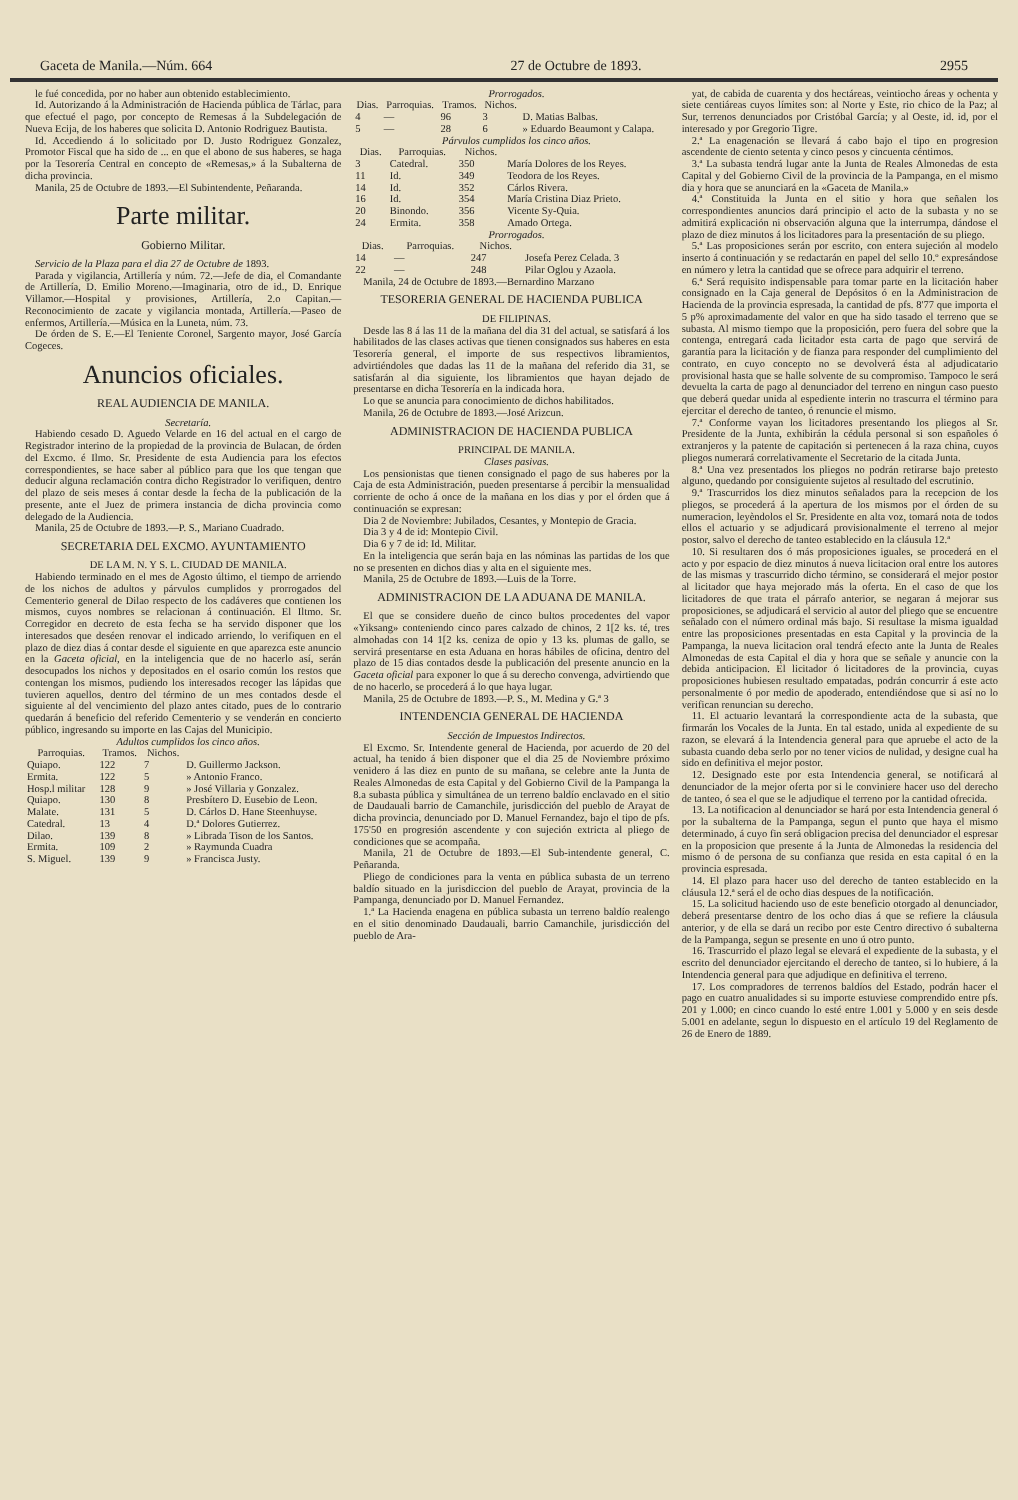Gaceta de Manila.—Núm. 664 27 de Octubre de 1893. 2955
le fué concedida, por no haber aun obtenido establecimiento.
Id. Autorizando á la Administración de Hacienda pública de Tárlac, para que efectué el pago, por concepto de Remesas á la Subdelegación de Nueva Ecija, de los haberes que solicita D. Antonio Rodriguez Bautista.
Id. Accediendo á lo solicitado por D. Justo Rodriguez Gonzalez, Promotor Fiscal que ha sido de ... en que el abono de sus haberes, se haga por la Tesorería Central en concepto de «Remesas,» á la Subalterna de dicha provincia.
Manila, 25 de Octubre de 1893.—El Subintendente, Peñaranda.
Parte militar.
Gobierno Militar.
Servicio de la Plaza para el dia 27 de Octubre de 1893.
Parada y vigilancia, Artillería y núm. 72.—Jefe de dia, el Comandante de Artillería, D. Emilio Moreno.—Imaginaria, otro de id., D. Enrique Villamor.—Hospital y provisiones, Artillería, 2.o Capitan.—Reconocimiento de zacate y vigilancia montada, Artillería.—Paseo de enfermos, Artillería.—Música en la Luneta, núm. 73.
De órden de S. E.—El Teniente Coronel, Sargento mayor, José García Cogeces.
Anuncios oficiales.
REAL AUDIENCIA DE MANILA.
Secretaría.
Habiendo cesado D. Aguedo Velarde en 16 del actual en el cargo de Registrador interino de la propiedad de la provincia de Bulacan, de órden del Excmo. é Ilmo. Sr. Presidente de esta Audiencia para los efectos correspondientes, se hace saber al público para que los que tengan que deducir alguna reclamación contra dicho Registrador lo verifiquen, dentro del plazo de seis meses á contar desde la fecha de la publicación de la presente, ante el Juez de primera instancia de dicha provincia como delegado de la Audiencia.
Manila, 25 de Octubre de 1893.—P. S., Mariano Cuadrado.
SECRETARIA DEL EXCMO. AYUNTAMIENTO
DE LA M. N. Y S. L. CIUDAD DE MANILA.
Habiendo terminado en el mes de Agosto último, el tiempo de arriendo de los nichos de adultos y párvulos cumplidos y prorrogados del Cementerio general de Dilao respecto de los cadáveres que contienen los mismos, cuyos nombres se relacionan á continuación. El Iltmo. Sr. Corregidor en decreto de esta fecha se ha servido disponer que los interesados que deséen renovar el indicado arriendo, lo verifiquen en el plazo de diez dias á contar desde el siguiente en que aparezca este anuncio en la Gaceta oficial, en la inteligencia que de no hacerlo así, serán desocupados los nichos y depositados en el osario común los restos que contengan los mismos, pudiendo los interesados recoger las lápidas que tuvieren aquellos, dentro del término de un mes contados desde el siguiente al del vencimiento del plazo antes citado, pues de lo contrario quedarán á beneficio del referido Cementerio y se venderán en concierto público, ingresando su importe en las Cajas del Municipio.
Adultos cumplidos los cinco años.
| Parroquias. | Tramos. | Nichos. | |
| --- | --- | --- | --- |
| Quiapo. | 122 | 7 | D. Guillermo Jackson. |
| Ermita. | 122 | 5 | » Antonio Franco. |
| Hosp.l militar | 128 | 9 | » José Villaria y Gonzalez. |
| Quiapo. | 130 | 8 | Presbítero D. Eusebio de Leon. |
| Malate. | 131 | 5 | D. Cárlos D. Hane Steenhuyse. |
| Catedral. | 13 | 4 | D.ª Dolores Gutierrez. |
| Dilao. | 139 | 8 | » Librada Tison de los Santos. |
| Ermita. | 109 | 2 | » Raymunda Cuadra |
| S. Miguel. | 139 | 9 | » Francisca Justy. |
Prorrogados.
| Dias. | Parroquias. | Tramos. | Nichos. | |
| --- | --- | --- | --- | --- |
| 4 | — | 96 | 3 | D. Matias Balbas. |
| 5 | — | 28 | 6 | » Eduardo Beaumont y Calapa. |
Párvulos cumplidos los cinco años.
| Dias. | Parroquias. | Nichos. | |
| --- | --- | --- | --- |
| 3 | Catedral. | 350 | María Dolores de los Reyes. |
| 11 | Id. | 349 | Teodora de los Reyes. |
| 14 | Id. | 352 | Cárlos Rivera. |
| 16 | Id. | 354 | María Cristina Diaz Prieto. |
| 20 | Binondo. | 356 | Vicente Sy-Quia. |
| 24 | Ermita. | 358 | Amado Ortega. |
Prorrogados.
| Dias. | Parroquias. | Nichos. | |
| --- | --- | --- | --- |
| 14 | — | 247 | Josefa Perez Celada. 3 |
| 22 | — | 248 | Pilar Oglou y Azaola. |
Manila, 24 de Octubre de 1893.—Bernardino Marzano
TESORERIA GENERAL DE HACIENDA PUBLICA
DE FILIPINAS.
Desde las 8 á las 11 de la mañana del dia 31 del actual, se satisfará á los habilitados de las clases activas que tienen consignados sus haberes en esta Tesorería general, el importe de sus respectivos libramientos, advirtiéndoles que dadas las 11 de la mañana del referido dia 31, se satisfarán al dia siguiente, los libramientos que hayan dejado de presentarse en dicha Tesorería en la indicada hora.
Lo que se anuncia para conocimiento de dichos habilitados.
Manila, 26 de Octubre de 1893.—José Arizcun.
ADMINISTRACION DE HACIENDA PUBLICA
PRINCIPAL DE MANILA.
Clases pasivas.
Los pensionistas que tienen consignado el pago de sus haberes por la Caja de esta Administración, pueden presentarse á percibir la mensualidad corriente de ocho á once de la mañana en los dias y por el órden que á continuación se expresan:
Dia 2 de Noviembre: Jubilados, Cesantes, y Montepio de Gracia.
Dia 3 y 4 de id: Montepio Civil.
Dia 6 y 7 de id: Id. Militar.
En la inteligencia que serán baja en las nóminas las partidas de los que no se presenten en dichos dias y alta en el siguiente mes.
Manila, 25 de Octubre de 1893.—Luis de la Torre.
ADMINISTRACION DE LA ADUANA DE MANILA.
El que se considere dueño de cinco bultos procedentes del vapor «Yiksang» conteniendo cinco pares calzado de chinos, 2 1[2 ks. té, tres almohadas con 14 1[2 ks. ceniza de opio y 13 ks. plumas de gallo, se servirá presentarse en esta Aduana en horas hábiles de oficina, dentro del plazo de 15 dias contados desde la publicación del presente anuncio en la Gaceta oficial para exponer lo que á su derecho convenga, advirtiendo que de no hacerlo, se procederá á lo que haya lugar.
Manila, 25 de Octubre de 1893.—P. S., M. Medina y G.ª 3
INTENDENCIA GENERAL DE HACIENDA
Sección de Impuestos Indirectos.
El Excmo. Sr. Intendente general de Hacienda, por acuerdo de 20 del actual, ha tenido á bien disponer que el dia 25 de Noviembre próximo venidero á las diez en punto de su mañana, se celebre ante la Junta de Reales Almonedas de esta Capital y del Gobierno Civil de la Pampanga la 8.a subasta pública y simultánea de un terreno baldío enclavado en el sitio de Daudauali barrio de Camanchile, jurisdicción del pueblo de Arayat de dicha provincia, denunciado por D. Manuel Fernandez, bajo el tipo de pfs. 175'50 en progresión ascendente y con sujeción extricta al pliego de condiciones que se acompaña.
Manila, 21 de Octubre de 1893.—El Sub-intendente general, C. Peñaranda.
Pliego de condiciones para la venta en pública subasta de un terreno baldío situado en la jurisdiccion del pueblo de Arayat, provincia de la Pampanga, denunciado por D. Manuel Fernandez.
1.ª La Hacienda enagena en pública subasta un terreno baldío realengo en el sitio denominado Daudauali, barrio Camanchile, jurisdicción del pueblo de Ara-
yat, de cabida de cuarenta y dos hectáreas, veintiocho áreas y ochenta y siete centiáreas cuyos límites son: al Norte y Este, rio chico de la Paz; al Sur, terrenos denunciados por Cristóbal García; y al Oeste, id. id, por el interesado y por Gregorio Tigre.
2.ª La enagenación se llevará á cabo bajo el tipo en progresion ascendente de ciento setenta y cinco pesos y cincuenta céntimos.
3.ª La subasta tendrá lugar ante la Junta de Reales Almonedas de esta Capital y del Gobierno Civil de la provincia de la Pampanga, en el mismo dia y hora que se anunciará en la «Gaceta de Manila.»
4.ª Constituida la Junta en el sitio y hora que señalen los correspondientes anuncios dará principio el acto de la subasta y no se admitirá explicación ni observación alguna que la interrumpa, dándose el plazo de diez minutos á los licitadores para la presentación de su pliego.
5.ª Las proposiciones serán por escrito, con entera sujeción al modelo inserto á continuación y se redactarán en papel del sello 10.º expresándose en número y letra la cantidad que se ofrece para adquirir el terreno.
6.ª Será requisito indispensable para tomar parte en la licitación haber consignado en la Caja general de Depósitos ó en la Administracion de Hacienda de la provincia espresada, la cantidad de pfs. 8'77 que importa el 5 p% aproximadamente del valor en que ha sido tasado el terreno que se subasta. Al mismo tiempo que la proposición, pero fuera del sobre que la contenga, entregará cada licitador esta carta de pago que servirá de garantía para la licitación y de fianza para responder del cumplimiento del contrato, en cuyo concepto no se devolverá ésta al adjudicatario provisional hasta que se halle solvente de su compromiso. Tampoco le será devuelta la carta de pago al denunciador del terreno en ningun caso puesto que deberá quedar unida al espediente interin no trascurra el término para ejercitar el derecho de tanteo, ó renuncie el mismo.
7.ª Conforme vayan los licitadores presentando los pliegos al Sr. Presidente de la Junta, exhibirán la cédula personal si son españoles ó extranjeros y la patente de capitación si pertenecen á la raza china, cuyos pliegos numerará correlativamente el Secretario de la citada Junta.
8.ª Una vez presentados los pliegos no podrán retirarse bajo pretesto alguno, quedando por consiguiente sujetos al resultado del escrutinio.
9.ª Trascurridos los diez minutos señalados para la recepcion de los pliegos, se procederá á la apertura de los mismos por el órden de su numeracion, leyèndolos el Sr. Presidente en alta voz, tomará nota de todos ellos el actuario y se adjudicará provisionalmente el terreno al mejor postor, salvo el derecho de tanteo establecido en la cláusula 12.ª
10. Si resultaren dos ó más proposiciones iguales, se procederá en el acto y por espacio de diez minutos á nueva licitacion oral entre los autores de las mismas y trascurrido dicho término, se considerará el mejor postor al licitador que haya mejorado más la oferta. En el caso de que los licitadores de que trata el párrafo anterior, se negaran á mejorar sus proposiciones, se adjudicará el servicio al autor del pliego que se encuentre señalado con el número ordinal más bajo. Si resultase la misma igualdad entre las proposiciones presentadas en esta Capital y la provincia de la Pampanga, la nueva licitacion oral tendrá efecto ante la Junta de Reales Almonedas de esta Capital el dia y hora que se señale y anuncie con la debida anticipacion. El licitador ó licitadores de la provincia, cuyas proposiciones hubiesen resultado empatadas, podrán concurrir á este acto personalmente ó por medio de apoderado, entendiéndose que si así no lo verifican renuncian su derecho.
11. El actuario levantará la correspondiente acta de la subasta, que firmarán los Vocales de la Junta. En tal estado, unida al expediente de su razon, se elevará á la Intendencia general para que apruebe el acto de la subasta cuando deba serlo por no tener vicios de nulidad, y designe cual ha sido en definitiva el mejor postor.
12. Designado este por esta Intendencia general, se notificará al denunciador de la mejor oferta por si le conviniere hacer uso del derecho de tanteo, ó sea el que se le adjudique el terreno por la cantidad ofrecida.
13. La notificacion al denunciador se hará por esta Intendencia general ó por la subalterna de la Pampanga, segun el punto que haya el mismo determinado, á cuyo fin será obligacion precisa del denunciador el espresar en la proposicion que presente á la Junta de Almonedas la residencia del mismo ó de persona de su confianza que resida en esta capital ó en la provincia espresada.
14. El plazo para hacer uso del derecho de tanteo establecido en la cláusula 12.ª será el de ocho dias despues de la notificación.
15. La solicitud haciendo uso de este beneficio otorgado al denunciador, deberá presentarse dentro de los ocho dias á que se refiere la cláusula anterior, y de ella se dará un recibo por este Centro directivo ó subalterna de la Pampanga, segun se presente en uno ú otro punto.
16. Trascurrido el plazo legal se elevará el expediente de la subasta, y el escrito del denunciador ejercitando el derecho de tanteo, si lo hubiere, á la Intendencia general para que adjudique en definitiva el terreno.
17. Los compradores de terrenos baldíos del Estado, podrán hacer el pago en cuatro anualidades si su importe estuviese comprendido entre pfs. 201 y 1.000; en cinco cuando lo esté entre 1.001 y 5.000 y en seis desde 5.001 en adelante, segun lo dispuesto en el artículo 19 del Reglamento de 26 de Enero de 1889.